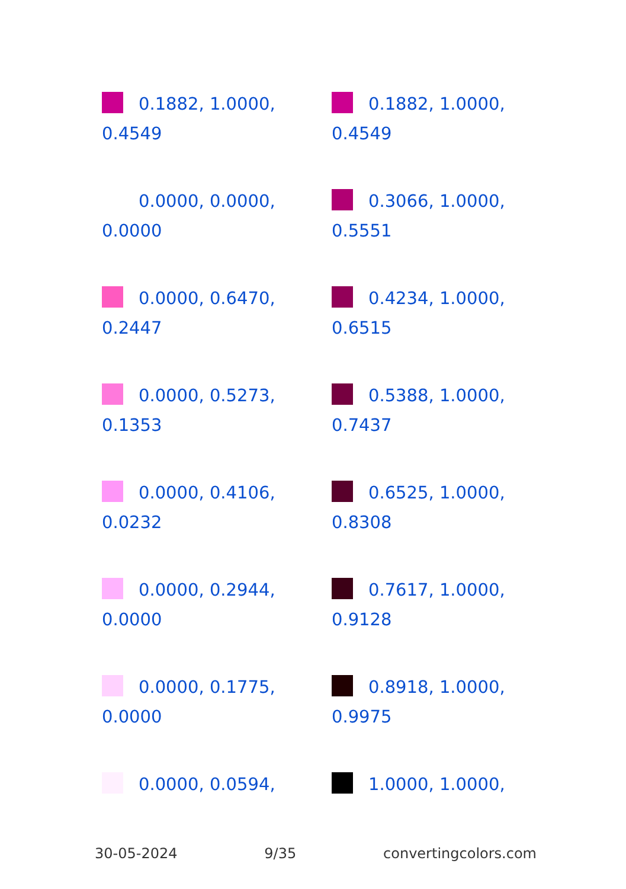0.1882, 1.0000,
0.4549
0.1882, 1.0000,
0.4549
0.0000, 0.0000,
0.0000
0.3066, 1.0000,
0.5551
0.0000, 0.6470,
0.2447
0.4234, 1.0000,
0.6515
0.0000, 0.5273,
0.1353
0.5388, 1.0000,
0.7437
0.0000, 0.4106,
0.0232
0.6525, 1.0000,
0.8308
0.0000, 0.2944,
0.0000
0.7617, 1.0000,
0.9128
0.0000, 0.1775,
0.0000
0.8918, 1.0000,
0.9975
0.0000, 0.0594,
1.0000, 1.0000,
30-05-2024 9/35 convertingcolors.com